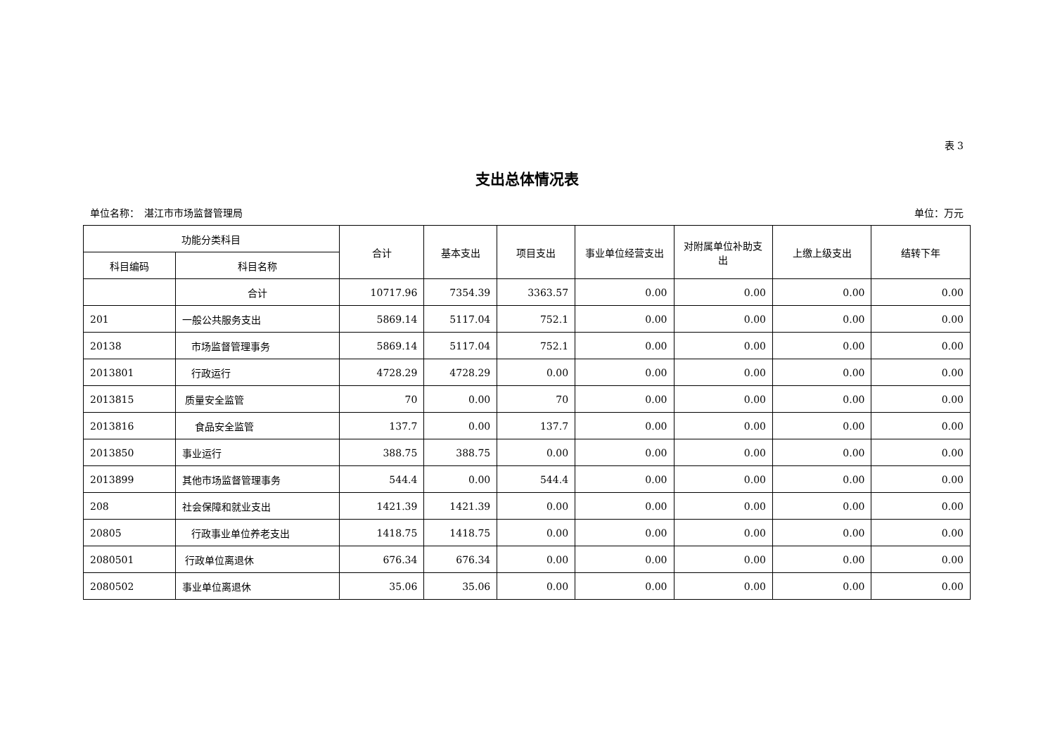表 3
支出总体情况表
单位名称：　湛江市市场监督管理局 单位：万元
| 功能分类科目 | | 合计 | 基本支出 | 项目支出 | 事业单位经营支出 | 对附属单位补助支出 | 上缴上级支出 | 结转下年 |
| --- | --- | --- | --- | --- | --- | --- | --- | --- |
| 科目编码 | 科目名称 | | | | | | | |
| | 合计 | 10717.96 | 7354.39 | 3363.57 | 0.00 | 0.00 | 0.00 | 0.00 |
| 201 | 一般公共服务支出 | 5869.14 | 5117.04 | 752.1 | 0.00 | 0.00 | 0.00 | 0.00 |
| 20138 | 市场监督管理事务 | 5869.14 | 5117.04 | 752.1 | 0.00 | 0.00 | 0.00 | 0.00 |
| 2013801 | 行政运行 | 4728.29 | 4728.29 | 0.00 | 0.00 | 0.00 | 0.00 | 0.00 |
| 2013815 | 质量安全监管 | 70 | 0.00 | 70 | 0.00 | 0.00 | 0.00 | 0.00 |
| 2013816 | 食品安全监管 | 137.7 | 0.00 | 137.7 | 0.00 | 0.00 | 0.00 | 0.00 |
| 2013850 | 事业运行 | 388.75 | 388.75 | 0.00 | 0.00 | 0.00 | 0.00 | 0.00 |
| 2013899 | 其他市场监督管理事务 | 544.4 | 0.00 | 544.4 | 0.00 | 0.00 | 0.00 | 0.00 |
| 208 | 社会保障和就业支出 | 1421.39 | 1421.39 | 0.00 | 0.00 | 0.00 | 0.00 | 0.00 |
| 20805 | 行政事业单位养老支出 | 1418.75 | 1418.75 | 0.00 | 0.00 | 0.00 | 0.00 | 0.00 |
| 2080501 | 行政单位离退休 | 676.34 | 676.34 | 0.00 | 0.00 | 0.00 | 0.00 | 0.00 |
| 2080502 | 事业单位离退休 | 35.06 | 35.06 | 0.00 | 0.00 | 0.00 | 0.00 | 0.00 |